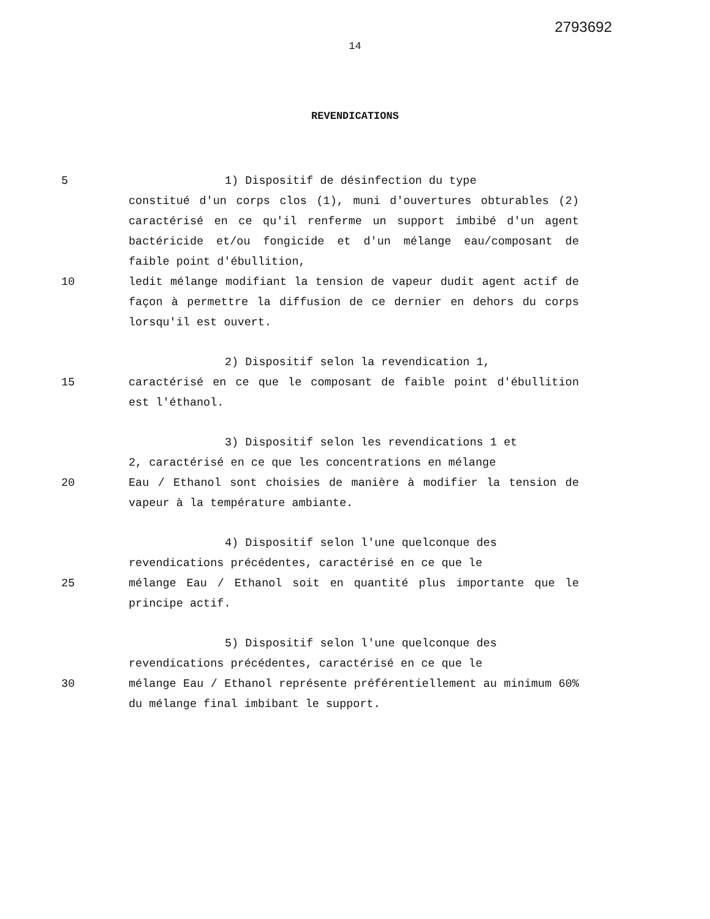2793692
14
REVENDICATIONS
5 1) Dispositif de désinfection du type
constitué d'un corps clos (1), muni d'ouvertures obturables (2) caractérisé en ce qu'il renferme un support imbibé d'un agent bactéricide et/ou fongicide et d'un mélange eau/composant de faible point d'ébullition,
10 ledit mélange modifiant la tension de vapeur dudit agent actif de façon à permettre la diffusion de ce dernier en dehors du corps lorsqu'il est ouvert.
2) Dispositif selon la revendication 1,
15 caractérisé en ce que le composant de faible point d'ébullition est l'éthanol.
3) Dispositif selon les revendications 1 et
2, caractérisé en ce que les concentrations en mélange
20 Eau / Ethanol sont choisies de manière à modifier la tension de vapeur à la température ambiante.
4) Dispositif selon l'une quelconque des
revendications précédentes, caractérisé en ce que le
25 mélange Eau / Ethanol soit en quantité plus importante que le principe actif.
5) Dispositif selon l'une quelconque des
revendications précédentes, caractérisé en ce que le
30 mélange Eau / Ethanol représente préférentiellement au minimum 60% du mélange final imbibant le support.